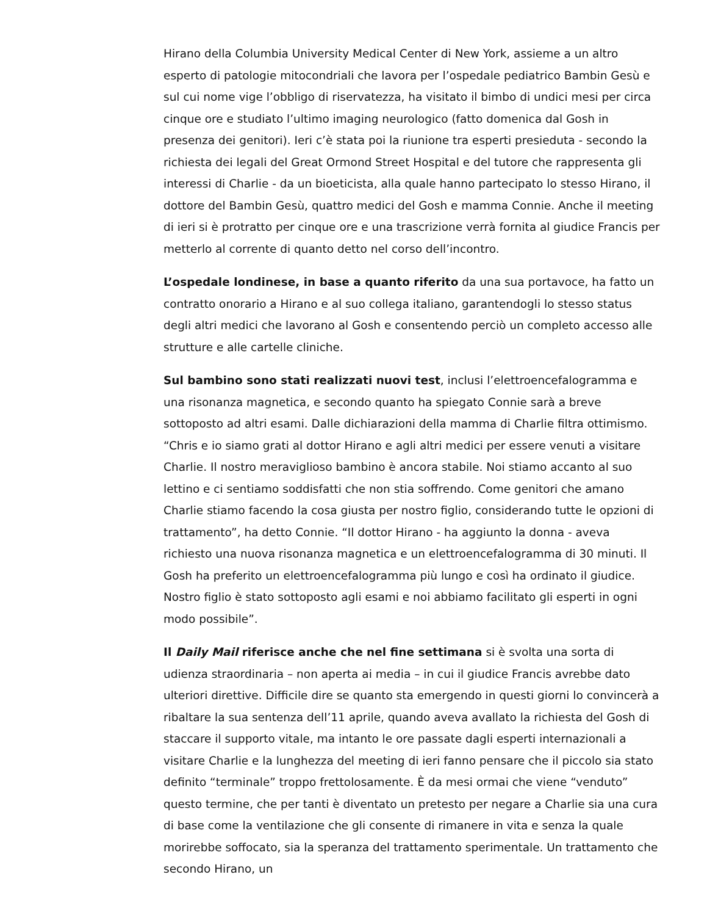Hirano della Columbia University Medical Center di New York, assieme a un altro esperto di patologie mitocondriali che lavora per l’ospedale pediatrico Bambin Gesù e sul cui nome vige l’obbligo di riservatezza, ha visitato il bimbo di undici mesi per circa cinque ore e studiato l’ultimo imaging neurologico (fatto domenica dal Gosh in presenza dei genitori). Ieri c’è stata poi la riunione tra esperti presieduta - secondo la richiesta dei legali del Great Ormond Street Hospital e del tutore che rappresenta gli interessi di Charlie - da un bioeticista, alla quale hanno partecipato lo stesso Hirano, il dottore del Bambin Gesù, quattro medici del Gosh e mamma Connie. Anche il meeting di ieri si è protratto per cinque ore e una trascrizione verrà fornita al giudice Francis per metterlo al corrente di quanto detto nel corso dell’incontro.
L’ospedale londinese, in base a quanto riferito da una sua portavoce, ha fatto un contratto onorario a Hirano e al suo collega italiano, garantendogli lo stesso status degli altri medici che lavorano al Gosh e consentendo perciò un completo accesso alle strutture e alle cartelle cliniche.
Sul bambino sono stati realizzati nuovi test, inclusi l’elettroencefalogramma e una risonanza magnetica, e secondo quanto ha spiegato Connie sarà a breve sottoposto ad altri esami. Dalle dichiarazioni della mamma di Charlie filtra ottimismo. “Chris e io siamo grati al dottor Hirano e agli altri medici per essere venuti a visitare Charlie. Il nostro meraviglioso bambino è ancora stabile. Noi stiamo accanto al suo lettino e ci sentiamo soddisfatti che non stia soffrendo. Come genitori che amano Charlie stiamo facendo la cosa giusta per nostro figlio, considerando tutte le opzioni di trattamento”, ha detto Connie. “Il dottor Hirano - ha aggiunto la donna - aveva richiesto una nuova risonanza magnetica e un elettroencefalogramma di 30 minuti. Il Gosh ha preferito un elettroencefalogramma più lungo e così ha ordinato il giudice. Nostro figlio è stato sottoposto agli esami e noi abbiamo facilitato gli esperti in ogni modo possibile”.
Il Daily Mail riferisce anche che nel fine settimana si è svolta una sorta di udienza straordinaria – non aperta ai media – in cui il giudice Francis avrebbe dato ulteriori direttive. Difficile dire se quanto sta emergendo in questi giorni lo convincerà a ribaltare la sua sentenza dell’11 aprile, quando aveva avallato la richiesta del Gosh di staccare il supporto vitale, ma intanto le ore passate dagli esperti internazionali a visitare Charlie e la lunghezza del meeting di ieri fanno pensare che il piccolo sia stato definito “terminale” troppo frettolosamente. È da mesi ormai che viene “venduto” questo termine, che per tanti è diventato un pretesto per negare a Charlie sia una cura di base come la ventilazione che gli consente di rimanere in vita e senza la quale morirebbe soffocato, sia la speranza del trattamento sperimentale. Un trattamento che secondo Hirano, un